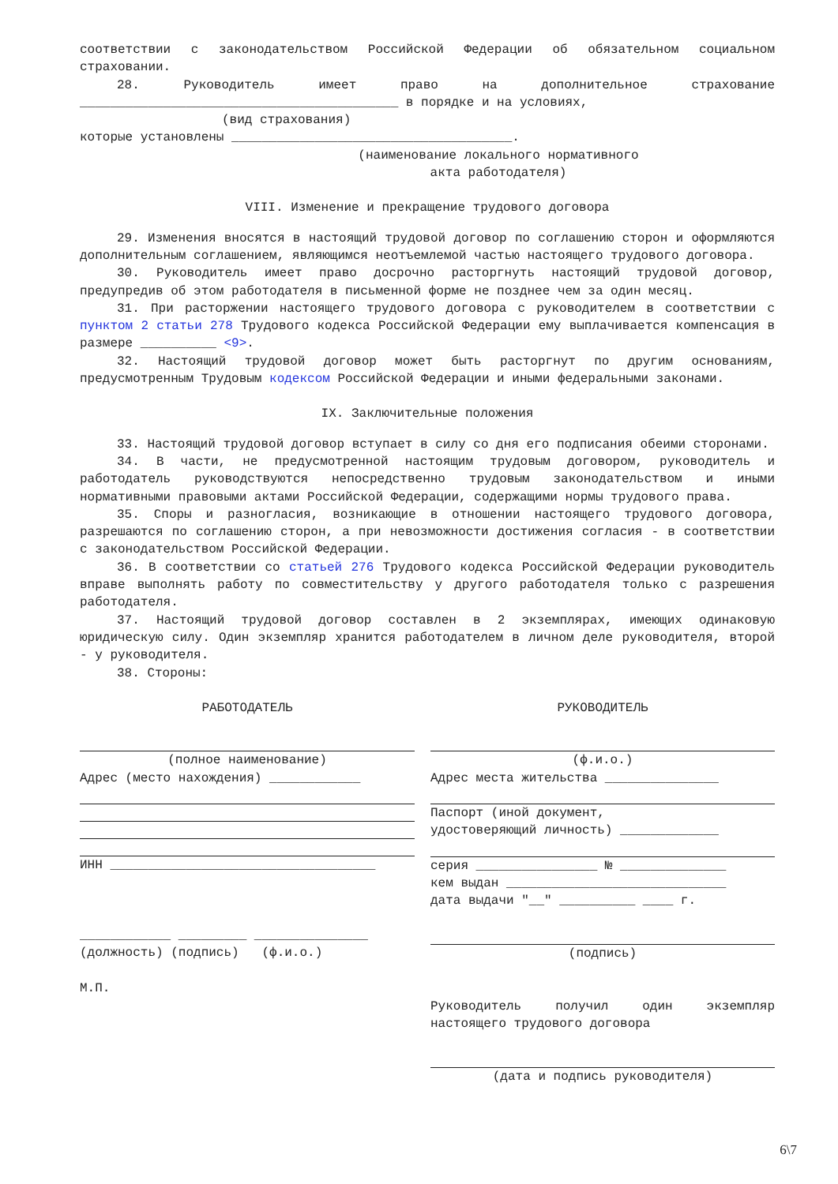соответствии с законодательством Российской Федерации об обязательном социальном страховании.
28. Руководитель имеет право на дополнительное страхование __________________________________________ в порядке и на условиях,
(вид страхования)
которые установлены _____________________________________.
(наименование локального нормативного
акта работодателя)
VIII. Изменение и прекращение трудового договора
29. Изменения вносятся в настоящий трудовой договор по соглашению сторон и оформляются дополнительным соглашением, являющимся неотъемлемой частью настоящего трудового договора.
30. Руководитель имеет право досрочно расторгнуть настоящий трудовой договор, предупредив об этом работодателя в письменной форме не позднее чем за один месяц.
31. При расторжении настоящего трудового договора с руководителем в соответствии с пунктом 2 статьи 278 Трудового кодекса Российской Федерации ему выплачивается компенсация в размере __________ <9>.
32. Настоящий трудовой договор может быть расторгнут по другим основаниям, предусмотренным Трудовым кодексом Российской Федерации и иными федеральными законами.
IX. Заключительные положения
33. Настоящий трудовой договор вступает в силу со дня его подписания обеими сторонами.
34. В части, не предусмотренной настоящим трудовым договором, руководитель и работодатель руководствуются непосредственно трудовым законодательством и иными нормативными правовыми актами Российской Федерации, содержащими нормы трудового права.
35. Споры и разногласия, возникающие в отношении настоящего трудового договора, разрешаются по соглашению сторон, а при невозможности достижения согласия - в соответствии с законодательством Российской Федерации.
36. В соответствии со статьей 276 Трудового кодекса Российской Федерации руководитель вправе выполнять работу по совместительству у другого работодателя только с разрешения работодателя.
37. Настоящий трудовой договор составлен в 2 экземплярах, имеющих одинаковую юридическую силу. Один экземпляр хранится работодателем в личном деле руководителя, второй - у руководителя.
38. Стороны:
РАБОТОДАТЕЛЬ
(полное наименование)
Адрес (место нахождения) ____________
ИНН ___________________________________
____________ _________ _______________
(должность) (подпись) (ф.и.о.)
М.П.
РУКОВОДИТЕЛЬ
(ф.и.о.)
Адрес места жительства _______________
Паспорт (иной документ,
удостоверяющий личность) _____________
серия ________________ № ______________
кем выдан _____________________________
дата выдачи "__" __________ ____ г.
(подпись)
Руководитель получил один экземпляр настоящего трудового договора
(дата и подпись руководителя)
6\7